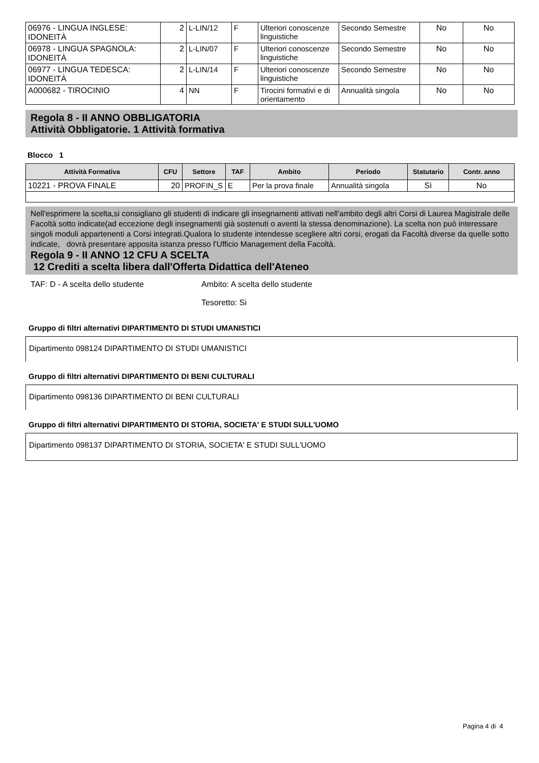| 06976 - LINGUA INGLESE: IDONEITÀ | 2 | L-LIN/12 | F | Ulteriori conoscenze linguistiche | Secondo Semestre | No | No |
| 06978 - LINGUA SPAGNOLA: IDONEITÀ | 2 | L-LIN/07 | F | Ulteriori conoscenze linguistiche | Secondo Semestre | No | No |
| 06977 - LINGUA TEDESCA: IDONEITÀ | 2 | L-LIN/14 | F | Ulteriori conoscenze linguistiche | Secondo Semestre | No | No |
| A000682 - TIROCINIO | 4 | NN | F | Tirocini formativi e di orientamento | Annualità singola | No | No |
Regola 8 - II ANNO OBBLIGATORIA
Attività Obbligatorie. 1 Attività formativa
Blocco 1
| Attività Formativa | CFU | Settore | TAF | Ambito | Periodo | Statutario | Contr. anno |
| --- | --- | --- | --- | --- | --- | --- | --- |
| 10221 - PROVA FINALE | 20 | PROFIN_S | E | Per la prova finale | Annualità singola | Sì | No |
Nell'esprimere la scelta,si consigliano gli studenti di indicare gli insegnamenti attivati nell'ambito degli altri Corsi di Laurea Magistrale delle Facoltà sotto indicate(ad eccezione degli insegnamenti già sostenuti o aventi la stessa denominazione). La scelta non può interessare singoli moduli appartenenti a Corsi integrati.Qualora lo studente intendesse scegliere altri corsi, erogati da Facoltà diverse da quelle sotto indicate, dovrà presentare apposita istanza presso l'Ufficio Management della Facoltà.
Regola 9 - II ANNO 12 CFU A SCELTA
12 Crediti a scelta libera dall'Offerta Didattica dell'Ateneo
TAF: D - A scelta dello studente Ambito: A scelta dello studente
Tesoretto: Si
Gruppo di filtri alternativi DIPARTIMENTO DI STUDI UMANISTICI
Dipartimento 098124 DIPARTIMENTO DI STUDI UMANISTICI
Gruppo di filtri alternativi DIPARTIMENTO DI BENI CULTURALI
Dipartimento 098136 DIPARTIMENTO DI BENI CULTURALI
Gruppo di filtri alternativi DIPARTIMENTO DI STORIA, SOCIETA' E STUDI SULL'UOMO
Dipartimento 098137 DIPARTIMENTO DI STORIA, SOCIETA' E STUDI SULL'UOMO
Pagina 4 di 4